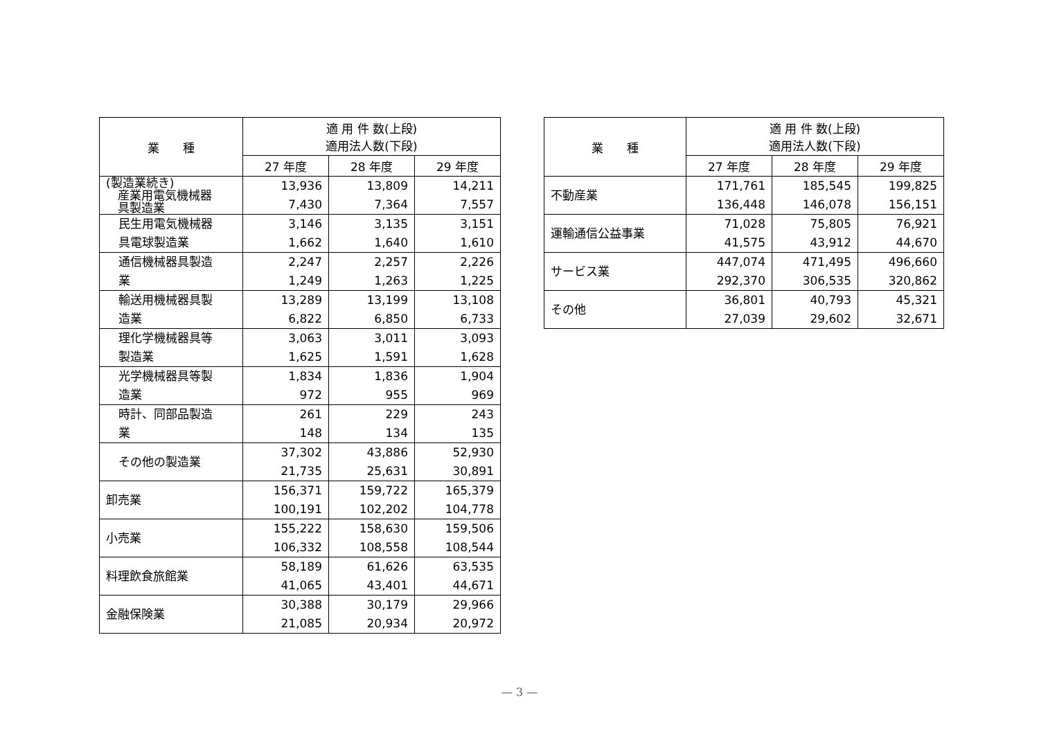| 業 種 | 適 用 件 数(上段) 適用法人数(下段) | | |
| --- | --- | --- | --- |
| | 27 年度 | 28 年度 | 29 年度 |
| (製造業続き) 産業用電気機械器 具製造業 | 13,936 7,430 | 13,809 7,364 | 14,211 7,557 |
| 民生用電気機械器 具電球製造業 | 3,146 1,662 | 3,135 1,640 | 3,151 1,610 |
| 通信機械器具製造 業 | 2,247 1,249 | 2,257 1,263 | 2,226 1,225 |
| 輸送用機械器具製 造業 | 13,289 6,822 | 13,199 6,850 | 13,108 6,733 |
| 理化学機械器具等 製造業 | 3,063 1,625 | 3,011 1,591 | 3,093 1,628 |
| 光学機械器具等製 造業 | 1,834 972 | 1,836 955 | 1,904 969 |
| 時計、同部品製造 業 | 261 148 | 229 134 | 243 135 |
| その他の製造業 | 37,302 21,735 | 43,886 25,631 | 52,930 30,891 |
| 卸売業 | 156,371 100,191 | 159,722 102,202 | 165,379 104,778 |
| 小売業 | 155,222 106,332 | 158,630 108,558 | 159,506 108,544 |
| 料理飲食旅館業 | 58,189 41,065 | 61,626 43,401 | 63,535 44,671 |
| 金融保険業 | 30,388 21,085 | 30,179 20,934 | 29,966 20,972 |
| 業 種 | 適 用 件 数(上段) 適用法人数(下段) | | |
| --- | --- | --- | --- |
| | 27 年度 | 28 年度 | 29 年度 |
| 不動産業 | 171,761 136,448 | 185,545 146,078 | 199,825 156,151 |
| 運輸通信公益事業 | 71,028 41,575 | 75,805 43,912 | 76,921 44,670 |
| サービス業 | 447,074 292,370 | 471,495 306,535 | 496,660 320,862 |
| その他 | 36,801 27,039 | 40,793 29,602 | 45,321 32,671 |
— 3 —